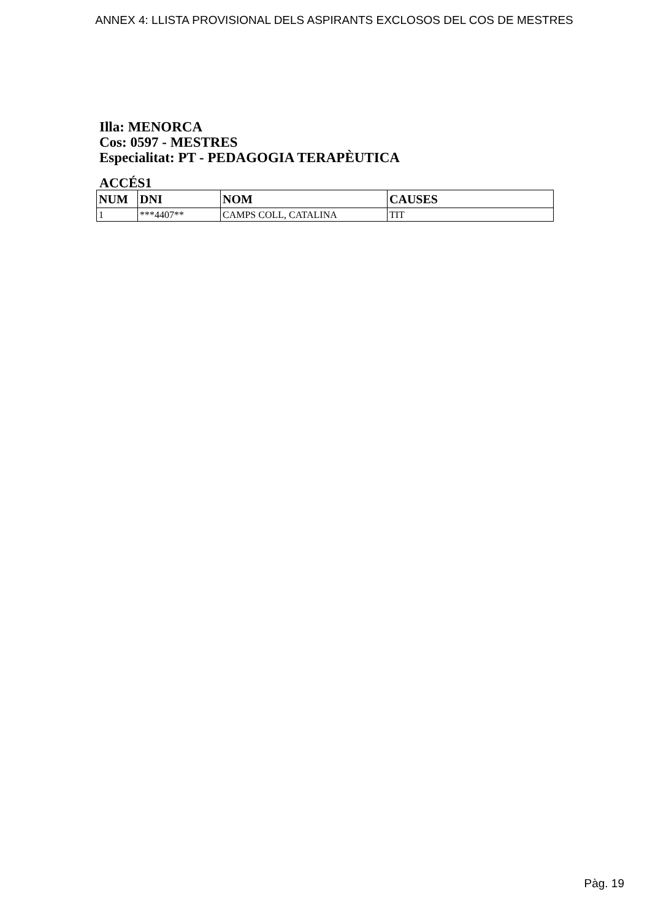ANNEX 4: LLISTA PROVISIONAL DELS ASPIRANTS EXCLOSOS DEL COS DE MESTRES
Illa: MENORCA
Cos: 0597 - MESTRES
Especialitat: PT - PEDAGOGIA TERAPÈUTICA
ACCÉS1
| NUM | DNI | NOM | CAUSES |
| --- | --- | --- | --- |
| 1 | ***4407** | CAMPS COLL, CATALINA | TIT |
Pàg. 19